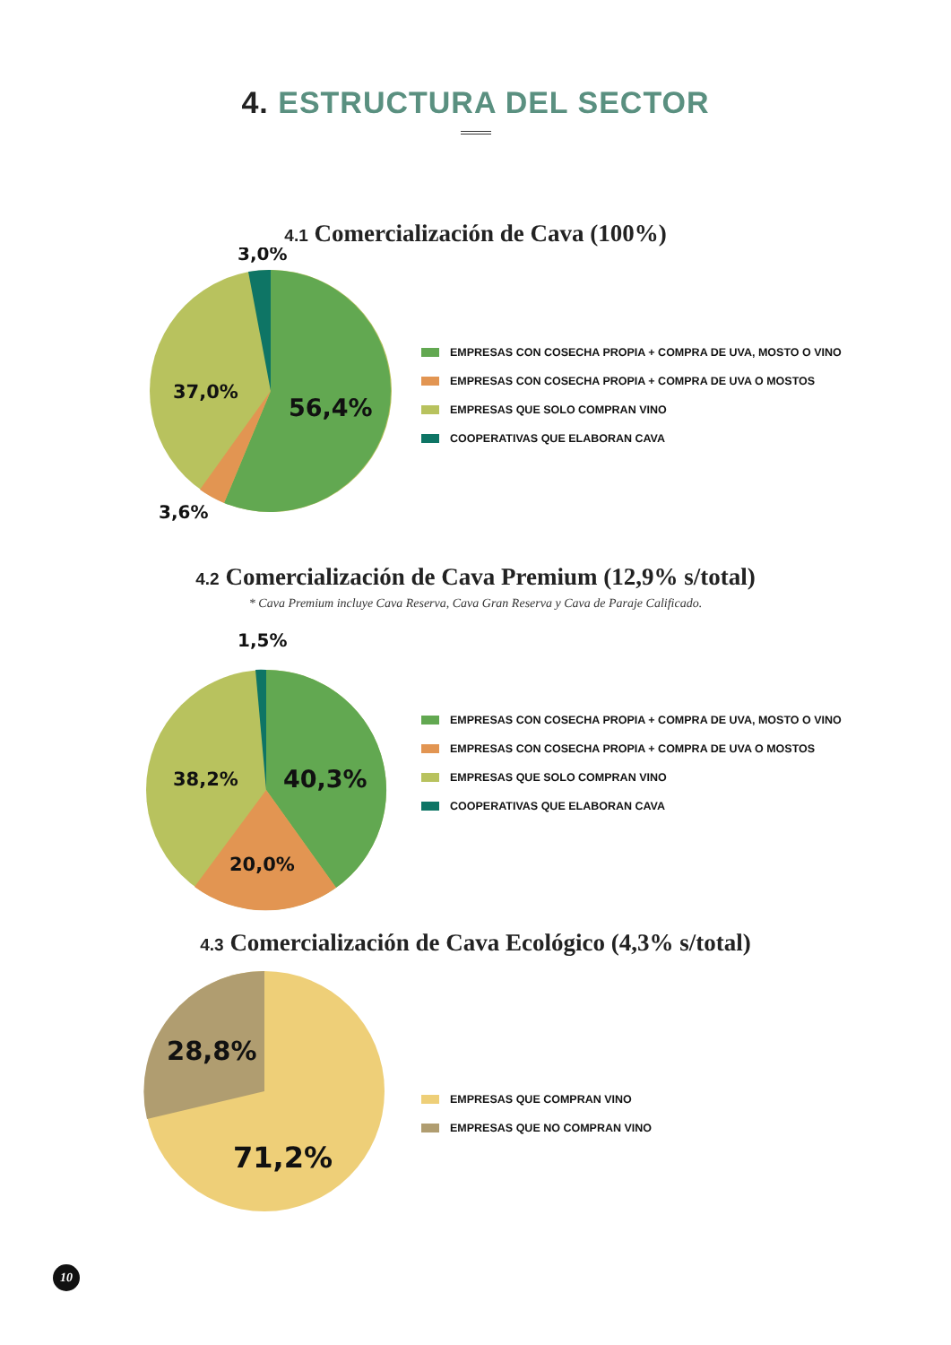4. ESTRUCTURA DEL SECTOR
4.1 Comercialización de Cava (100%)
3,0%
37,0%
56,4%
3,6%
EMPRESAS CON COSECHA PROPIA + COMPRA DE UVA, MOSTO O VINO
EMPRESAS CON COSECHA PROPIA + COMPRA DE UVA O MOSTOS
EMPRESAS QUE SOLO COMPRAN VINO
COOPERATIVAS QUE ELABORAN CAVA
4.2 Comercialización de Cava Premium (12,9% s/total)
* Cava Premium incluye Cava Reserva, Cava Gran Reserva y Cava de Paraje Calificado.
1,5%
38,2%
40,3%
20,0%
EMPRESAS CON COSECHA PROPIA + COMPRA DE UVA, MOSTO O VINO
EMPRESAS CON COSECHA PROPIA + COMPRA DE UVA O MOSTOS
EMPRESAS QUE SOLO COMPRAN VINO
COOPERATIVAS QUE ELABORAN CAVA
4.3 Comercialización de Cava Ecológico (4,3% s/total)
28,8%
71,2%
EMPRESAS QUE COMPRAN VINO
EMPRESAS QUE NO COMPRAN VINO
10